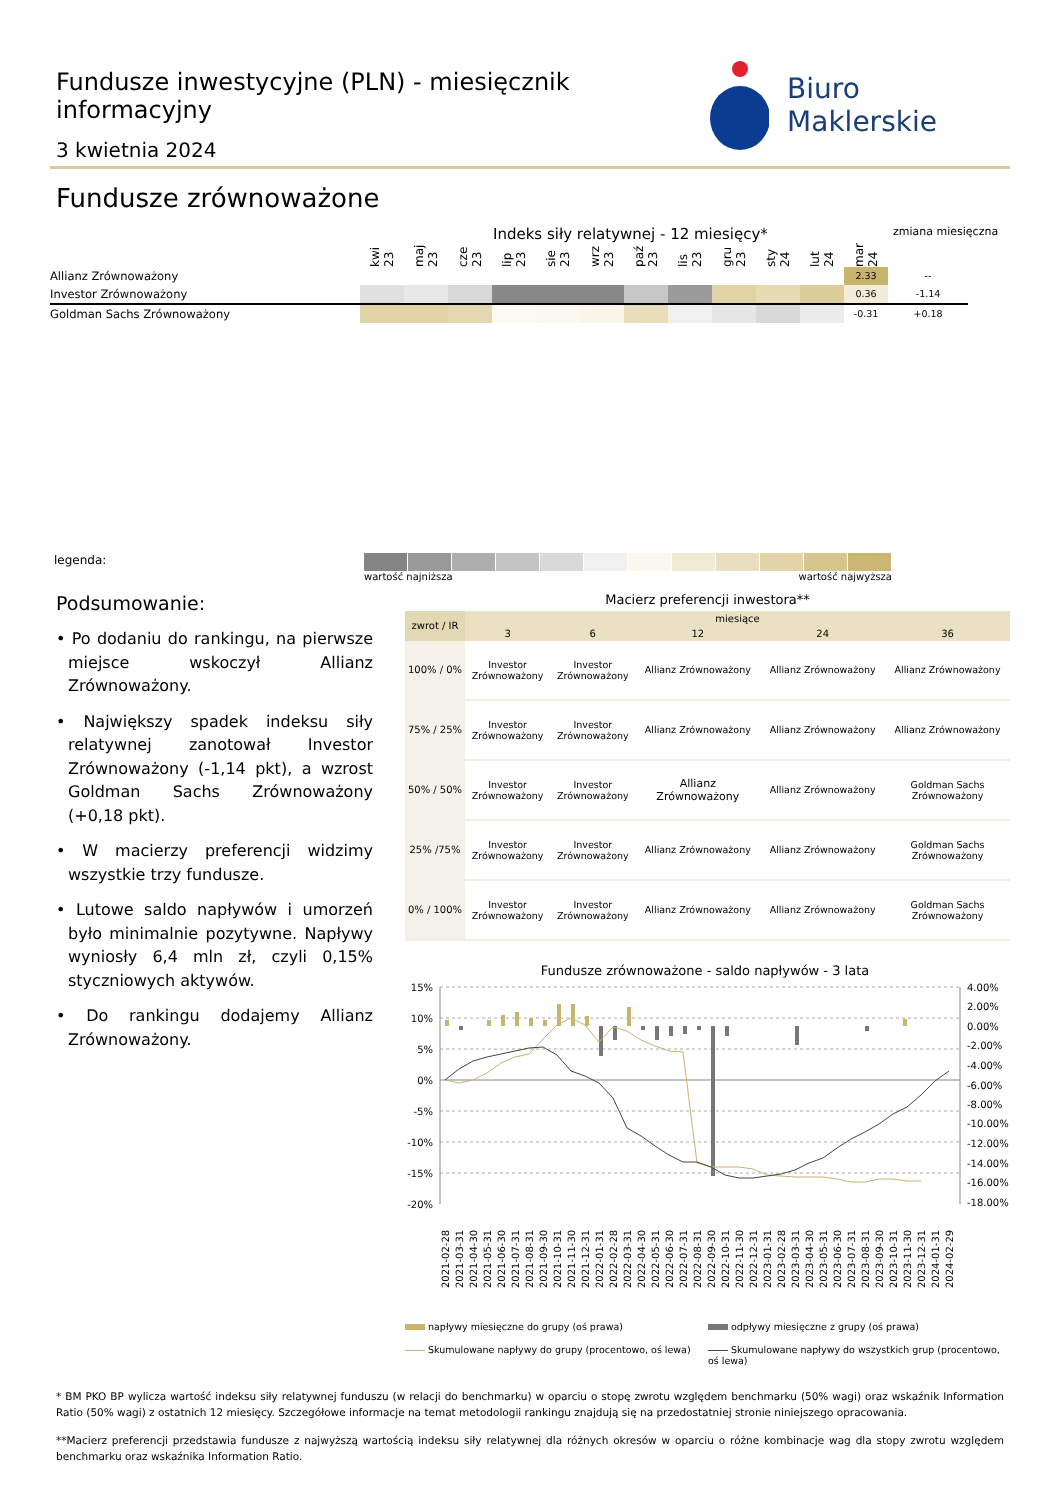Fundusze inwestycyjne (PLN) - miesięcznik informacyjny
3 kwietnia 2024
Biuro Maklerskie
Fundusze zrównoważone
Indeks siły relatywnej - 12 miesięcy*
zmiana miesięczna
| | kwi 23 | maj 23 | cze 23 | lip 23 | sie 23 | wrz 23 | paź 23 | lis 23 | gru 23 | sty 24 | lut 24 | mar 24 | |
| Allianz Zrównoważony | | | | | | | | | | | | 2.33 | -- |
| Investor Zrównoważony | | | | | | | | | | | | 0.36 | -1.14 |
| Goldman Sachs Zrównoważony | | | | | | | | | | | | -0.31 | +0.18 |
legenda:
wartość najniższa wartość najwyższa
Podsumowanie:
• Po dodaniu do rankingu, na pierwsze miejsce wskoczył Allianz Zrównoważony.
• Największy spadek indeksu siły relatywnej zanotował Investor Zrównoważony (-1,14 pkt), a wzrost Goldman Sachs Zrównoważony (+0,18 pkt).
• W macierzy preferencji widzimy wszystkie trzy fundusze.
• Lutowe saldo napływów i umorzeń było minimalnie pozytywne. Napływy wyniosły 6,4 mln zł, czyli 0,15% styczniowych aktywów.
• Do rankingu dodajemy Allianz Zrównoważony.
Macierz preferencji inwestora**
| zwrot / IR | miesiące | | | | |
| --- | --- | --- | --- | --- | --- |
| | 3 | 6 | 12 | 24 | 36 |
| 100% / 0% | Investor Zrównoważony | Investor Zrównoważony | Allianz Zrównoważony | Allianz Zrównoważony | Allianz Zrównoważony |
| 75% / 25% | Investor Zrównoważony | Investor Zrównoważony | Allianz Zrównoważony | Allianz Zrównoważony | Allianz Zrównoważony |
| 50% / 50% | Investor Zrównoważony | Investor Zrównoważony | Allianz Zrównoważony | Allianz Zrównoważony | Goldman Sachs Zrównoważony |
| 25% /75% | Investor Zrównoważony | Investor Zrównoważony | Allianz Zrównoważony | Allianz Zrównoważony | Goldman Sachs Zrównoważony |
| 0% / 100% | Investor Zrównoważony | Investor Zrównoważony | Allianz Zrównoważony | Allianz Zrównoważony | Goldman Sachs Zrównoważony |
Fundusze zrównoważone - saldo napływów - 3 lata
15%
10%
5%
0%
-5%
-10%
-15%
-20%
4.00%
2.00%
0.00%
-2.00%
-4.00%
-6.00%
-8.00%
-10.00%
-12.00%
-14.00%
-16.00%
-18.00%
2021-02-28
2021-03-31
2021-04-30
2021-05-31
2021-06-30
2021-07-31
2021-08-31
2021-09-30
2021-10-31
2021-11-30
2021-12-31
2022-01-31
2022-02-28
2022-03-31
2022-04-30
2022-05-31
2022-06-30
2022-07-31
2022-08-31
2022-09-30
2022-10-31
2022-11-30
2022-12-31
2023-01-31
2023-02-28
2023-03-31
2023-04-30
2023-05-31
2023-06-30
2023-07-31
2023-08-31
2023-09-30
2023-10-31
2023-11-30
2023-12-31
2024-01-31
2024-02-29
napływy miesięczne do grupy (oś prawa)
odpływy miesięczne z grupy (oś prawa)
Skumulowane napływy do grupy (procentowo, oś lewa)
Skumulowane napływy do wszystkich grup (procentowo, oś lewa)
* BM PKO BP wylicza wartość indeksu siły relatywnej funduszu (w relacji do benchmarku) w oparciu o stopę zwrotu względem benchmarku (50% wagi) oraz wskaźnik Information Ratio (50% wagi) z ostatnich 12 miesięcy. Szczegółowe informacje na temat metodologii rankingu znajdują się na przedostatniej stronie niniejszego opracowania.
**Macierz preferencji przedstawia fundusze z najwyższą wartością indeksu siły relatywnej dla różnych okresów w oparciu o różne kombinacje wag dla stopy zwrotu względem benchmarku oraz wskaźnika Information Ratio.